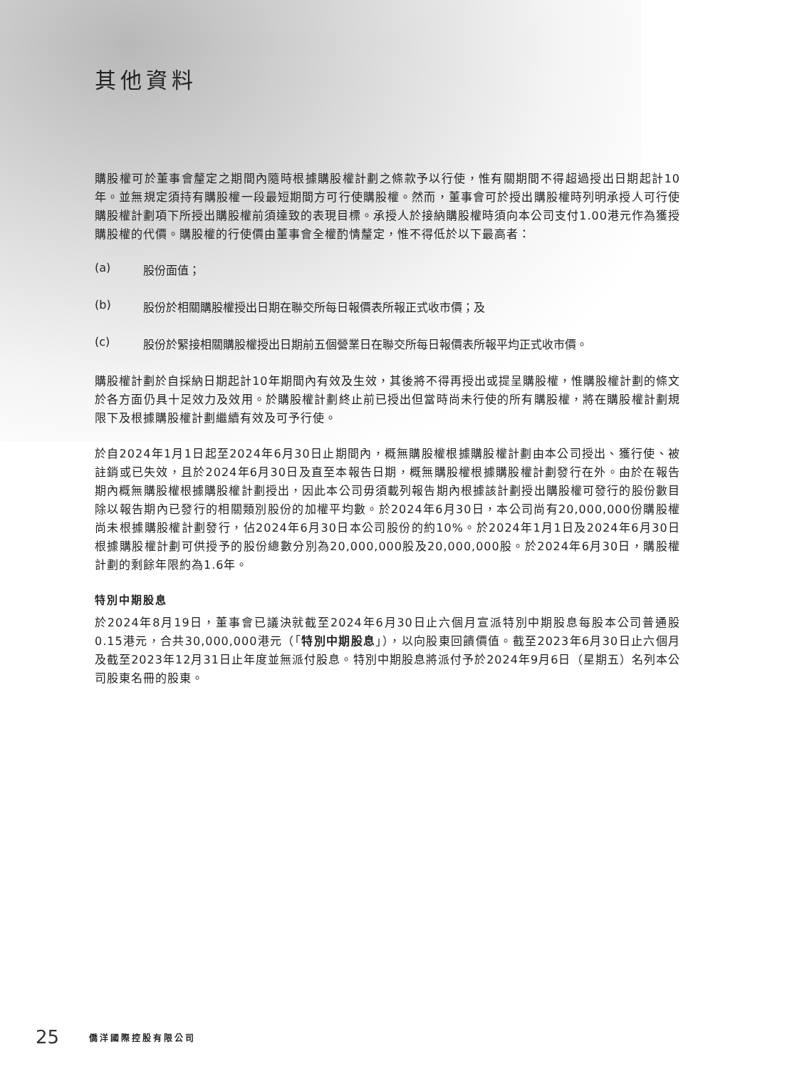其他資料
購股權可於董事會釐定之期間內隨時根據購股權計劃之條款予以行使，惟有關期間不得超過授出日期起計10年。並無規定須持有購股權一段最短期間方可行使購股權。然而，董事會可於授出購股權時列明承授人可行使購股權計劃項下所授出購股權前須達致的表現目標。承授人於接納購股權時須向本公司支付1.00港元作為獲授購股權的代價。購股權的行使價由董事會全權酌情釐定，惟不得低於以下最高者：
(a) 股份面值；
(b) 股份於相關購股權授出日期在聯交所每日報價表所報正式收市價；及
(c) 股份於緊接相關購股權授出日期前五個營業日在聯交所每日報價表所報平均正式收市價。
購股權計劃於自採納日期起計10年期間內有效及生效，其後將不得再授出或提呈購股權，惟購股權計劃的條文於各方面仍具十足效力及效用。於購股權計劃終止前已授出但當時尚未行使的所有購股權，將在購股權計劃規限下及根據購股權計劃繼續有效及可予行使。
於自2024年1月1日起至2024年6月30日止期間內，概無購股權根據購股權計劃由本公司授出、獲行使、被註銷或已失效，且於2024年6月30日及直至本報告日期，概無購股權根據購股權計劃發行在外。由於在報告期內概無購股權根據購股權計劃授出，因此本公司毋須載列報告期內根據該計劃授出購股權可發行的股份數目除以報告期內已發行的相關類別股份的加權平均數。於2024年6月30日，本公司尚有20,000,000份購股權尚未根據購股權計劃發行，佔2024年6月30日本公司股份的約10%。於2024年1月1日及2024年6月30日根據購股權計劃可供授予的股份總數分別為20,000,000股及20,000,000股。於2024年6月30日，購股權計劃的剩餘年限約為1.6年。
特別中期股息
於2024年8月19日，董事會已議決就截至2024年6月30日止六個月宣派特別中期股息每股本公司普通股0.15港元，合共30,000,000港元（「特別中期股息」），以向股東回饋價值。截至2023年6月30日止六個月及截至2023年12月31日止年度並無派付股息。特別中期股息將派付予於2024年9月6日（星期五）名列本公司股東名冊的股東。
25 僑洋國際控股有限公司